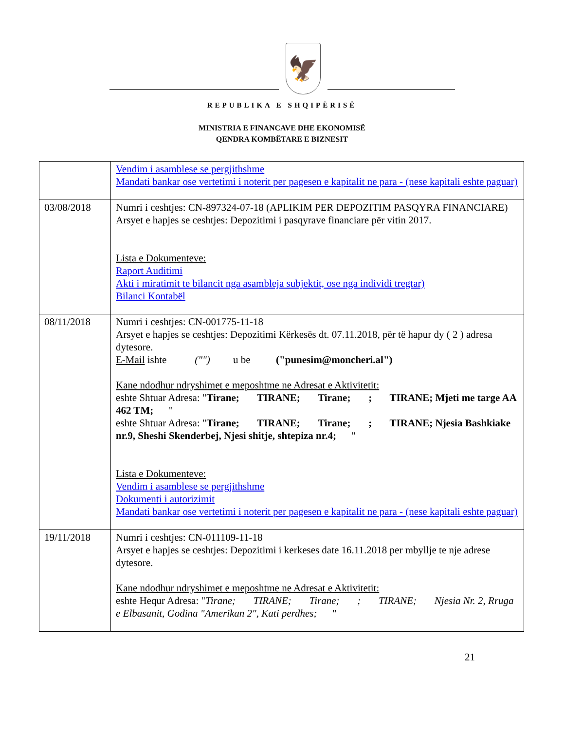🦅
REPUBLIKA E SHQIPËRISË
MINISTRIA E FINANCAVE DHE EKONOMISË
QENDRA KOMBËTARE E BIZNESIT
| | Vendim i asamblese se pergjithshme Mandati bankar ose vertetimi i noterit per pagesen e kapitalit ne para - (nese kapitali eshte paguar) |
| 03/08/2018 | Numri i ceshtjes: CN-897324-07-18 (APLIKIM PER DEPOZITIM PASQYRA FINANCIARE) Arsyet e hapjes se ceshtjes: Depozitimi i pasqyrave financiare për vitin 2017. Lista e Dokumenteve: Raport Auditimi Akti i miratimit te bilancit nga asambleja subjektit, ose nga individi tregtar) Bilanci Kontabël |
| 08/11/2018 | Numri i ceshtjes: CN-001775-11-18 Arsyet e hapjes se ceshtjes: Depozitimi Kërkesës dt. 07.11.2018, për të hapur dy ( 2 ) adresa dytesore. E-Mail ishte ("") u be ("punesim@moncheri.al") Kane ndodhur ndryshimet e meposhtme ne Adresat e Aktivitetit: eshte Shtuar Adresa: " Tirane; TIRANE; Tirane; ; TIRANE; Mjeti me targe AA 462 TM; " eshte Shtuar Adresa: " Tirane; TIRANE; Tirane; ; TIRANE; Njesia Bashkiake nr.9, Sheshi Skenderbej, Njesi shitje, shtepiza nr.4; " Lista e Dokumenteve: Vendim i asamblese se pergjithshme Dokumenti i autorizimit Mandati bankar ose vertetimi i noterit per pagesen e kapitalit ne para - (nese kapitali eshte paguar) |
| 19/11/2018 | Numri i ceshtjes: CN-011109-11-18 Arsyet e hapjes se ceshtjes: Depozitimi i kerkeses date 16.11.2018 per mbyllje te nje adrese dytesore. Kane ndodhur ndryshimet e meposhtme ne Adresat e Aktivitetit: eshte Hequr Adresa: " Tirane; TIRANE; Tirane; ; TIRANE; Njesia Nr. 2, Rruga e Elbasanit, Godina "Amerikan 2", Kati perdhes; " |
21